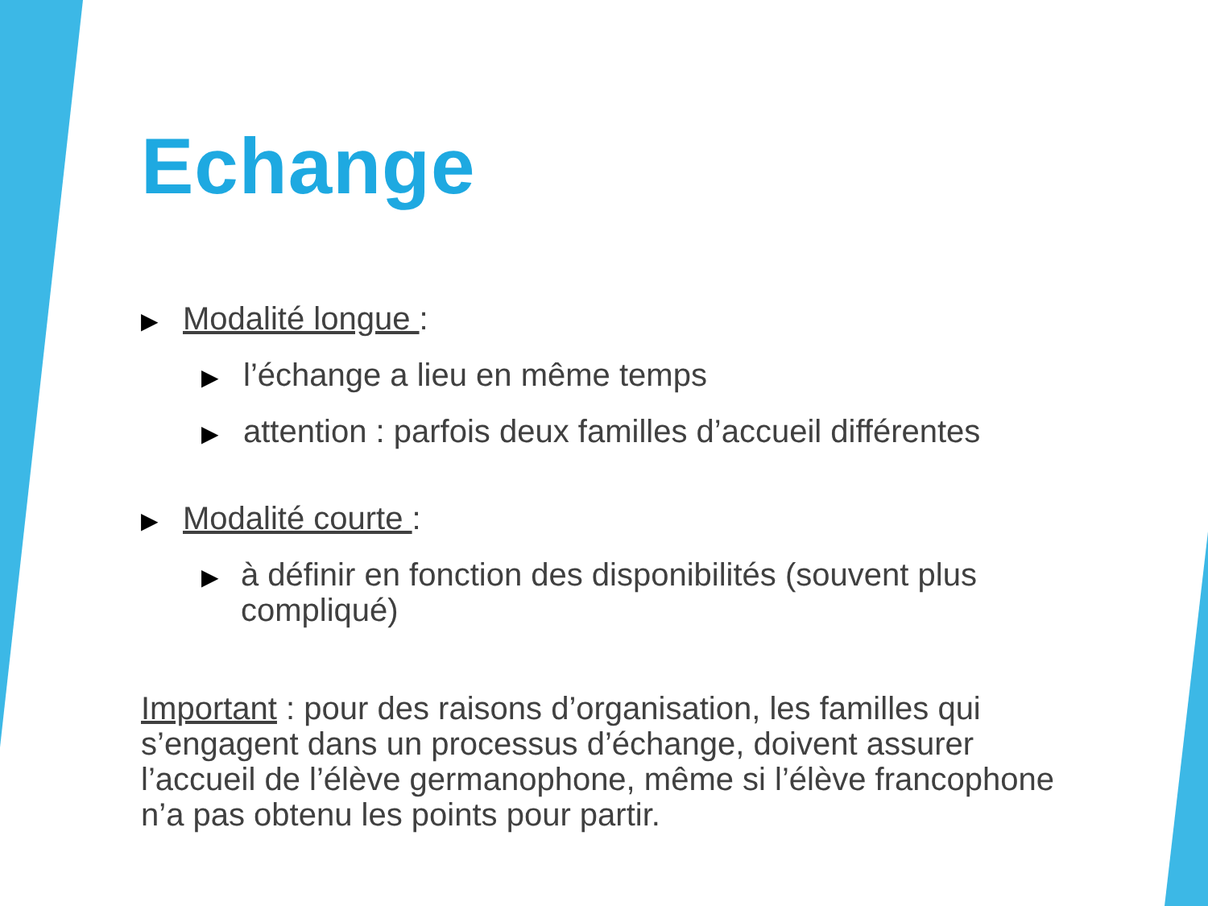Echange
▶ Modalité longue :
▶ l’échange a lieu en même temps
▶ attention : parfois deux familles d’accueil différentes
▶ Modalité courte :
▶ à définir en fonction des disponibilités (souvent plus compliqué)
Important : pour des raisons d’organisation, les familles qui s’engagent dans un processus d’échange, doivent assurer l’accueil de l’élève germanophone, même si l’élève francophone n’a pas obtenu les points pour partir.